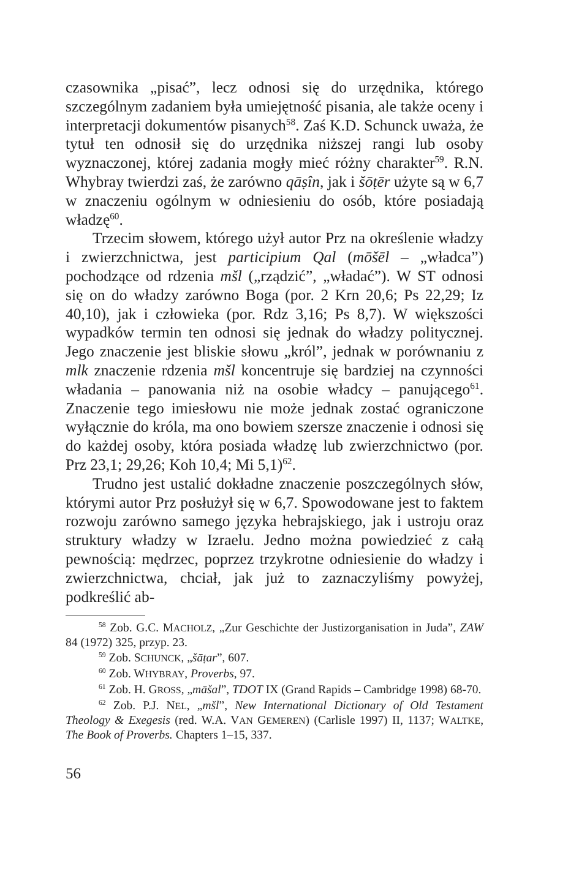czasownika „pisać”, lecz odnosi się do urzędnika, którego szczególnym zadaniem była umiejętność pisania, ale także oceny i interpretacji dokumentów pisanych<sup>58</sup>. Zaś K.D. Schunck uważa, że tytuł ten odnosił się do urzędnika niższej rangi lub osoby wyznaczonej, której zadania mogły mieć różny charakter<sup>59</sup>. R.N. Whybray twierdzi zaś, że zarówno qāṣîn, jak i šōṭēr użyte są w 6,7 w znaczeniu ogólnym w odniesieniu do osób, które posiadają władzę<sup>60</sup>.
Trzecim słowem, którego użył autor Prz na określenie władzy i zwierzchnictwa, jest participium Qal (mōšēl – „władca”) pochodzące od rdzenia mšl („rządzić”, „władać”). W ST odnosi się on do władzy zarówno Boga (por. 2 Krn 20,6; Ps 22,29; Iz 40,10), jak i człowieka (por. Rdz 3,16; Ps 8,7). W większości wypadków termin ten odnosi się jednak do władzy politycznej. Jego znaczenie jest bliskie słowu „król”, jednak w porównaniu z mlk znaczenie rdzenia mšl koncentruje się bardziej na czynności władania – panowania niż na osobie władcy – panującego<sup>61</sup>. Znaczenie tego imiesłowu nie może jednak zostać ograniczone wyłącznie do króla, ma ono bowiem szersze znaczenie i odnosi się do każdej osoby, która posiada władzę lub zwierzchnictwo (por. Prz 23,1; 29,26; Koh 10,4; Mi 5,1)<sup>62</sup>.
Trudno jest ustalić dokładne znaczenie poszczególnych słów, którymi autor Prz posłużył się w 6,7. Spowodowane jest to faktem rozwoju zarówno samego języka hebrajskiego, jak i ustroju oraz struktury władzy w Izraelu. Jedno można powiedzieć z całą pewnością: mędrzec, poprzez trzykrotne odniesienie do władzy i zwierzchnictwa, chciał, jak już to zaznaczyliśmy powyżej, podkreślić ab-
<sup>58</sup> Zob. G.C. MACHOLZ, „Zur Geschichte der Justizorganisation in Juda”, ZAW 84 (1972) 325, przyp. 23.
<sup>59</sup> Zob. SCHUNCK, „šāṭar”, 607.
<sup>60</sup> Zob. WHYBRAY, Proverbs, 97.
<sup>61</sup> Zob. H. GROSS, „māšal”, TDOT IX (Grand Rapids – Cambridge 1998) 68-70.
<sup>62</sup> Zob. P.J. NEL, „mšl”, New International Dictionary of Old Testament Theology & Exegesis (red. W.A. VAN GEMEREN) (Carlisle 1997) II, 1137; WALTKE, The Book of Proverbs. Chapters 1–15, 337.
56